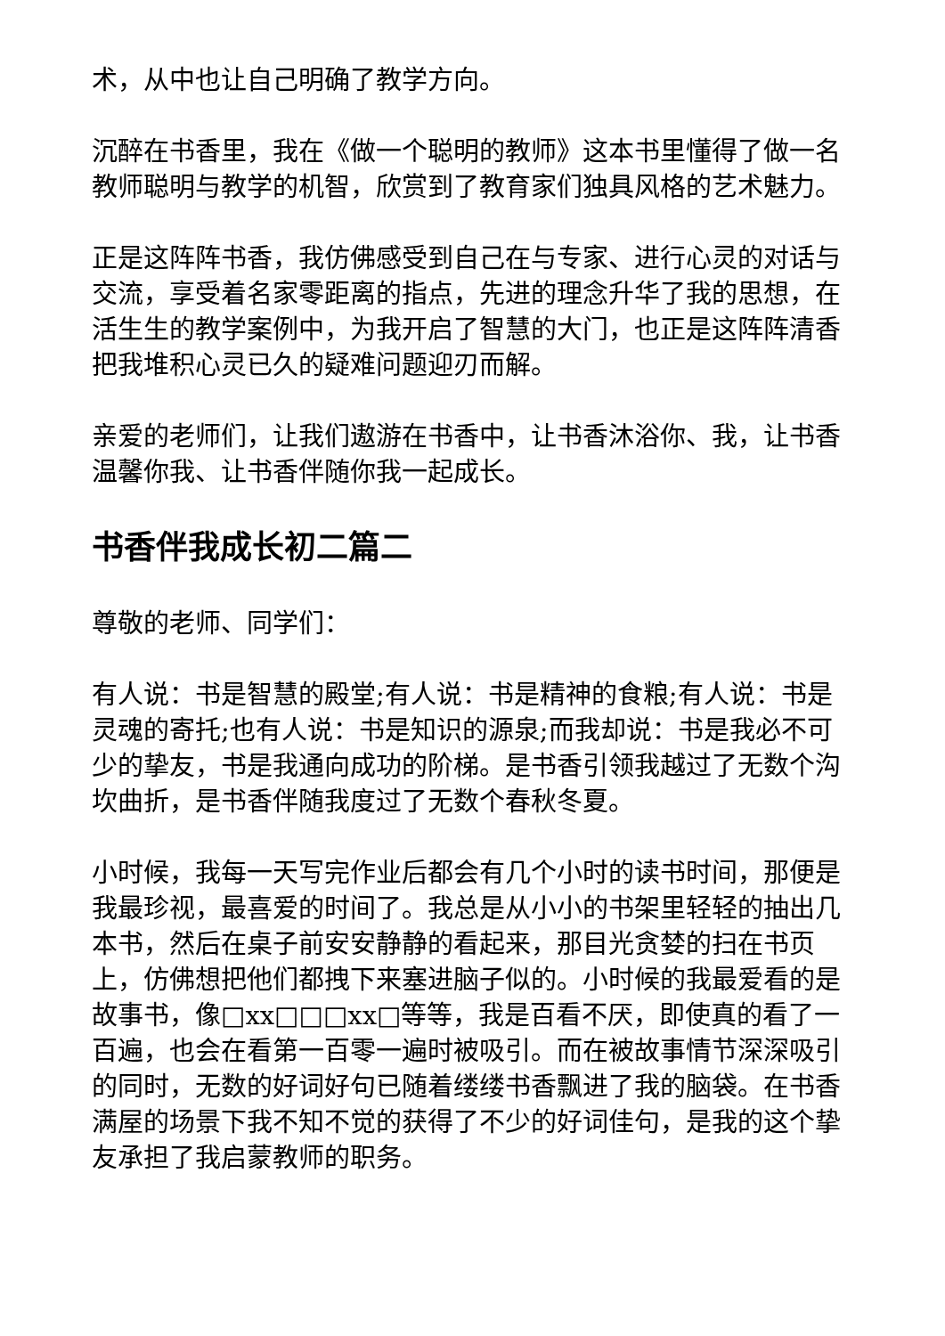术，从中也让自己明确了教学方向。
沉醉在书香里，我在《做一个聪明的教师》这本书里懂得了做一名教师聪明与教学的机智，欣赏到了教育家们独具风格的艺术魅力。
正是这阵阵书香，我仿佛感受到自己在与专家、进行心灵的对话与交流，享受着名家零距离的指点，先进的理念升华了我的思想，在活生生的教学案例中，为我开启了智慧的大门，也正是这阵阵清香把我堆积心灵已久的疑难问题迎刃而解。
亲爱的老师们，让我们遨游在书香中，让书香沐浴你、我，让书香温馨你我、让书香伴随你我一起成长。
书香伴我成长初二篇二
尊敬的老师、同学们：
有人说：书是智慧的殿堂;有人说：书是精神的食粮;有人说：书是灵魂的寄托;也有人说：书是知识的源泉;而我却说：书是我必不可少的挚友，书是我通向成功的阶梯。是书香引领我越过了无数个沟坎曲折，是书香伴随我度过了无数个春秋冬夏。
小时候，我每一天写完作业后都会有几个小时的读书时间，那便是我最珍视，最喜爱的时间了。我总是从小小的书架里轻轻的抽出几本书，然后在桌子前安安静静的看起来，那目光贪婪的扫在书页上，仿佛想把他们都拽下来塞进脑子似的。小时候的我最爱看的是故事书，像□xx□□□xx□等等，我是百看不厌，即使真的看了一百遍，也会在看第一百零一遍时被吸引。而在被故事情节深深吸引的同时，无数的好词好句已随着缕缕书香飘进了我的脑袋。在书香满屋的场景下我不知不觉的获得了不少的好词佳句，是我的这个挚友承担了我启蒙教师的职务。